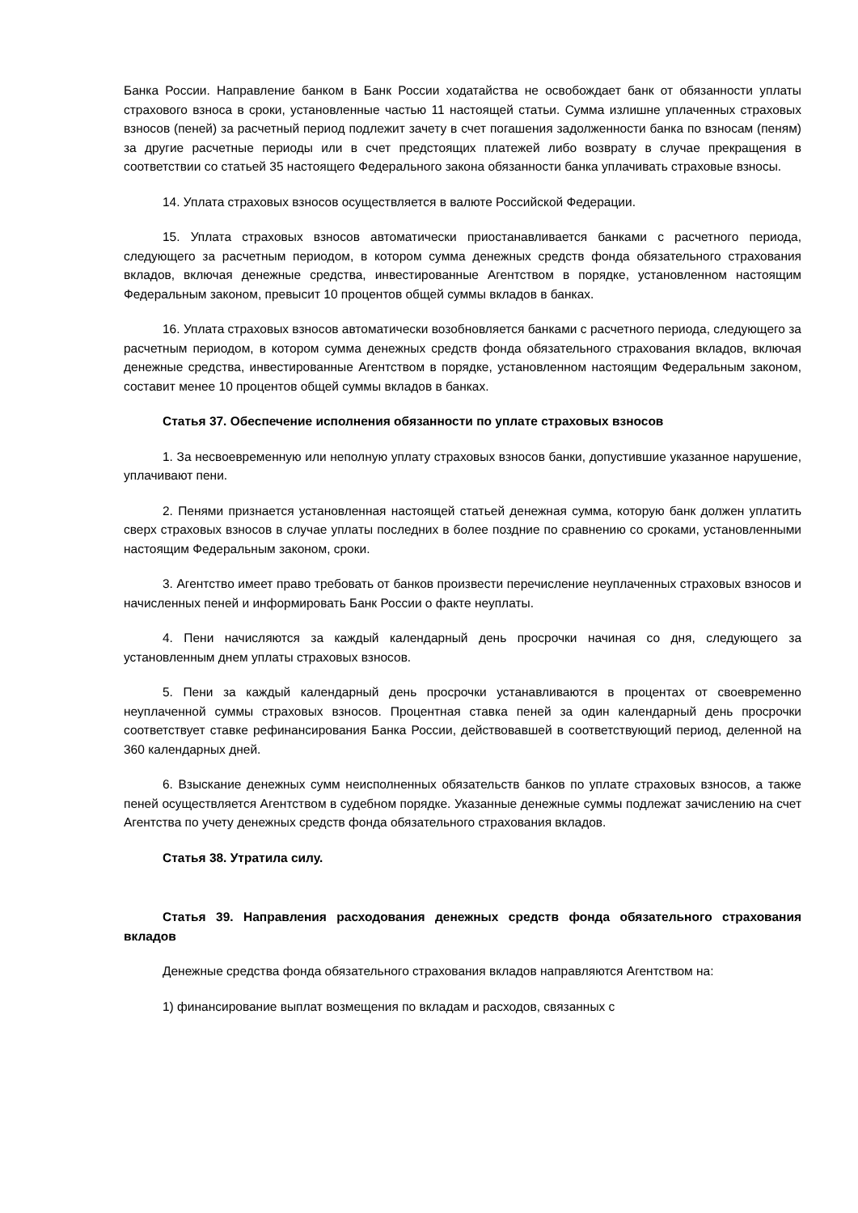Банка России. Направление банком в Банк России ходатайства не освобождает банк от обязанности уплаты страхового взноса в сроки, установленные частью 11 настоящей статьи. Сумма излишне уплаченных страховых взносов (пеней) за расчетный период подлежит зачету в счет погашения задолженности банка по взносам (пеням) за другие расчетные периоды или в счет предстоящих платежей либо возврату в случае прекращения в соответствии со статьей 35 настоящего Федерального закона обязанности банка уплачивать страховые взносы.
14. Уплата страховых взносов осуществляется в валюте Российской Федерации.
15. Уплата страховых взносов автоматически приостанавливается банками с расчетного периода, следующего за расчетным периодом, в котором сумма денежных средств фонда обязательного страхования вкладов, включая денежные средства, инвестированные Агентством в порядке, установленном настоящим Федеральным законом, превысит 10 процентов общей суммы вкладов в банках.
16. Уплата страховых взносов автоматически возобновляется банками с расчетного периода, следующего за расчетным периодом, в котором сумма денежных средств фонда обязательного страхования вкладов, включая денежные средства, инвестированные Агентством в порядке, установленном настоящим Федеральным законом, составит менее 10 процентов общей суммы вкладов в банках.
Статья 37. Обеспечение исполнения обязанности по уплате страховых взносов
1. За несвоевременную или неполную уплату страховых взносов банки, допустившие указанное нарушение, уплачивают пени.
2. Пенями признается установленная настоящей статьей денежная сумма, которую банк должен уплатить сверх страховых взносов в случае уплаты последних в более поздние по сравнению со сроками, установленными настоящим Федеральным законом, сроки.
3. Агентство имеет право требовать от банков произвести перечисление неуплаченных страховых взносов и начисленных пеней и информировать Банк России о факте неуплаты.
4. Пени начисляются за каждый календарный день просрочки начиная со дня, следующего за установленным днем уплаты страховых взносов.
5. Пени за каждый календарный день просрочки устанавливаются в процентах от своевременно неуплаченной суммы страховых взносов. Процентная ставка пеней за один календарный день просрочки соответствует ставке рефинансирования Банка России, действовавшей в соответствующий период, деленной на 360 календарных дней.
6. Взыскание денежных сумм неисполненных обязательств банков по уплате страховых взносов, а также пеней осуществляется Агентством в судебном порядке. Указанные денежные суммы подлежат зачислению на счет Агентства по учету денежных средств фонда обязательного страхования вкладов.
Статья 38. Утратила силу.
Статья 39. Направления расходования денежных средств фонда обязательного страхования вкладов
Денежные средства фонда обязательного страхования вкладов направляются Агентством на:
1) финансирование выплат возмещения по вкладам и расходов, связанных с